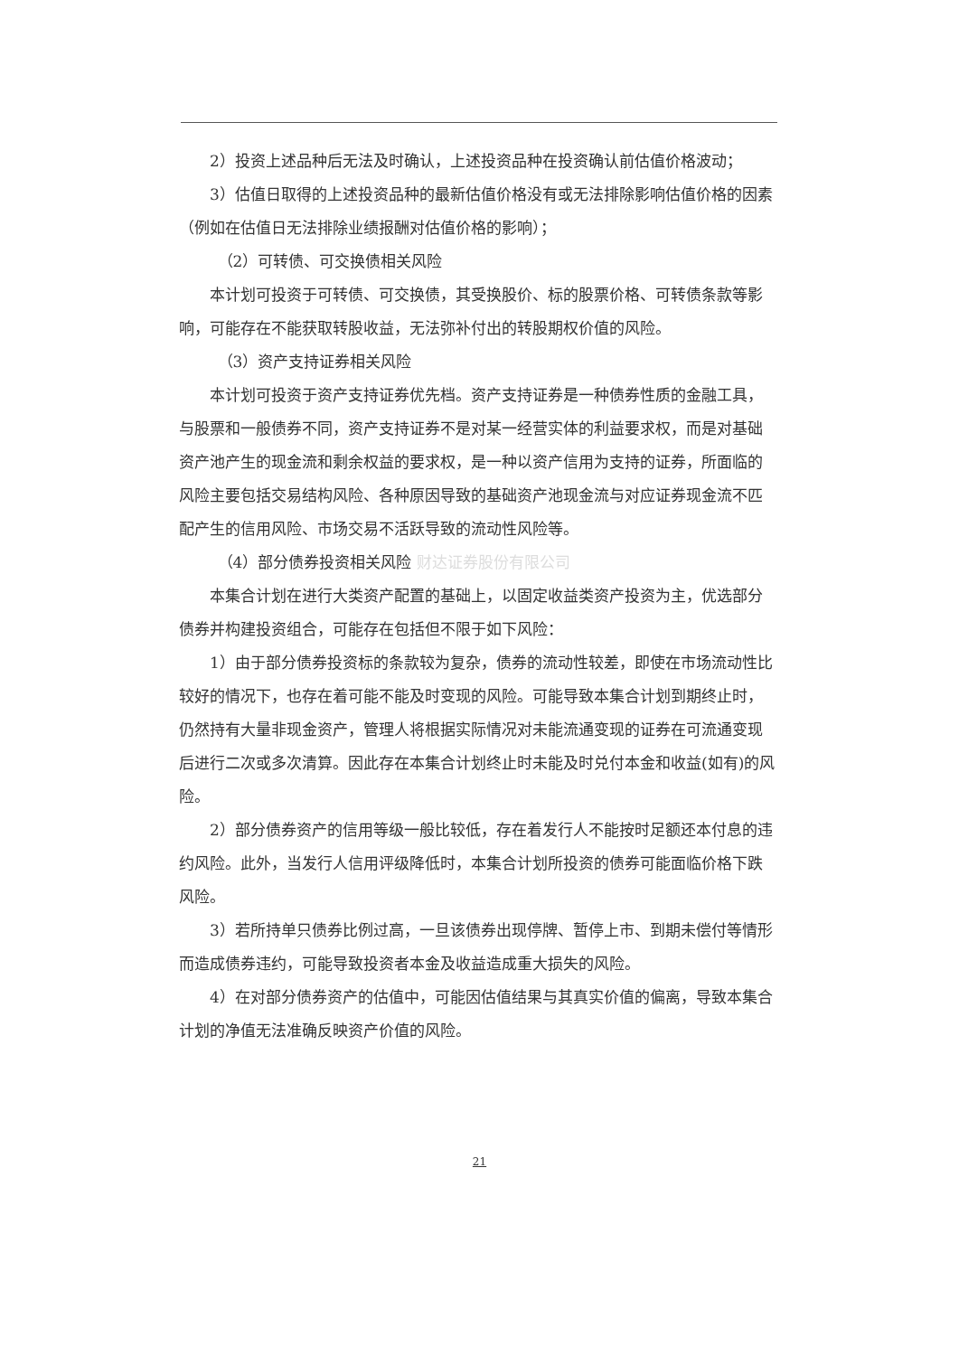2）投资上述品种后无法及时确认，上述投资品种在投资确认前估值价格波动；
3）估值日取得的上述投资品种的最新估值价格没有或无法排除影响估值价格的因素（例如在估值日无法排除业绩报酬对估值价格的影响）；
（2）可转债、可交换债相关风险
本计划可投资于可转债、可交换债，其受换股价、标的股票价格、可转债条款等影响，可能存在不能获取转股收益，无法弥补付出的转股期权价值的风险。
（3）资产支持证券相关风险
本计划可投资于资产支持证券优先档。资产支持证券是一种债券性质的金融工具，与股票和一般债券不同，资产支持证券不是对某一经营实体的利益要求权，而是对基础资产池产生的现金流和剩余权益的要求权，是一种以资产信用为支持的证券，所面临的风险主要包括交易结构风险、各种原因导致的基础资产池现金流与对应证券现金流不匹配产生的信用风险、市场交易不活跃导致的流动性风险等。
（4）部分债券投资相关风险 财达证券股份有限公司
本集合计划在进行大类资产配置的基础上，以固定收益类资产投资为主，优选部分债券并构建投资组合，可能存在包括但不限于如下风险：
1）由于部分债券投资标的条款较为复杂，债券的流动性较差，即使在市场流动性比较好的情况下，也存在着可能不能及时变现的风险。可能导致本集合计划到期终止时，仍然持有大量非现金资产，管理人将根据实际情况对未能流通变现的证券在可流通变现后进行二次或多次清算。因此存在本集合计划终止时未能及时兑付本金和收益(如有)的风险。
2）部分债券资产的信用等级一般比较低，存在着发行人不能按时足额还本付息的违约风险。此外，当发行人信用评级降低时，本集合计划所投资的债券可能面临价格下跌风险。
3）若所持单只债券比例过高，一旦该债券出现停牌、暂停上市、到期未偿付等情形而造成债券违约，可能导致投资者本金及收益造成重大损失的风险。
4）在对部分债券资产的估值中，可能因估值结果与其真实价值的偏离，导致本集合计划的净值无法准确反映资产价值的风险。
21